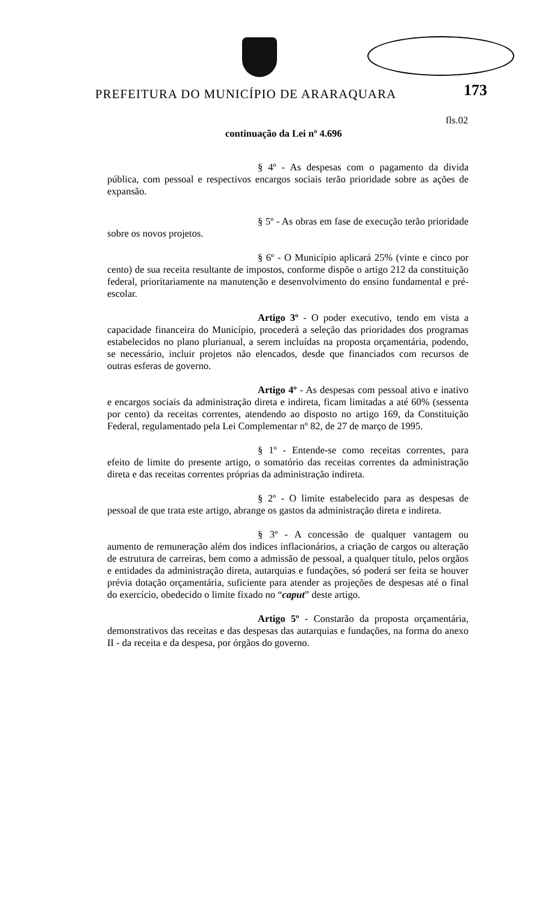PREFEITURA DO MUNICÍPIO DE ARARAQUARA 173
fls.02
continuação da Lei nº 4.696
§ 4º - As despesas com o pagamento da divida pública, com pessoal e respectivos encargos sociais terão prioridade sobre as ações de expansão.
§ 5º - As obras em fase de execução terão prioridade sobre os novos projetos.
§ 6º - O Município aplicará 25% (vinte e cinco por cento) de sua receita resultante de impostos, conforme dispõe o artigo 212 da constituição federal, prioritariamente na manutenção e desenvolvimento do ensino fundamental e pré-escolar.
Artigo 3º - O poder executivo, tendo em vista a capacidade financeira do Município, procederá a seleção das prioridades dos programas estabelecidos no plano plurianual, a serem incluídas na proposta orçamentária, podendo, se necessário, incluir projetos não elencados, desde que financiados com recursos de outras esferas de governo.
Artigo 4º - As despesas com pessoal ativo e inativo e encargos sociais da administração direta e indireta, ficam limitadas a até 60% (sessenta por cento) da receitas correntes, atendendo ao disposto no artigo 169, da Constituição Federal, regulamentado pela Lei Complementar nº 82, de 27 de março de 1995.
§ 1º - Entende-se como receitas correntes, para efeito de limite do presente artigo, o somatório das receitas correntes da administração direta e das receitas correntes próprias da administração indireta.
§ 2º - O limite estabelecido para as despesas de pessoal de que trata este artigo, abrange os gastos da administração direta e indireta.
§ 3º - A concessão de qualquer vantagem ou aumento de remuneração além dos indices inflacionários, a criação de cargos ou alteração de estrutura de carreiras, bem como a admissão de pessoal, a qualquer título, pelos orgãos e entidades da administração direta, autarquias e fundações, só poderá ser feita se houver prévia dotação orçamentária, suficiente para atender as projeções de despesas até o final do exercício, obedecido o limite fixado no “caput” deste artigo.
Artigo 5º - Constarão da proposta orçamentária, demonstrativos das receitas e das despesas das autarquias e fundações, na forma do anexo II - da receita e da despesa, por órgãos do governo.